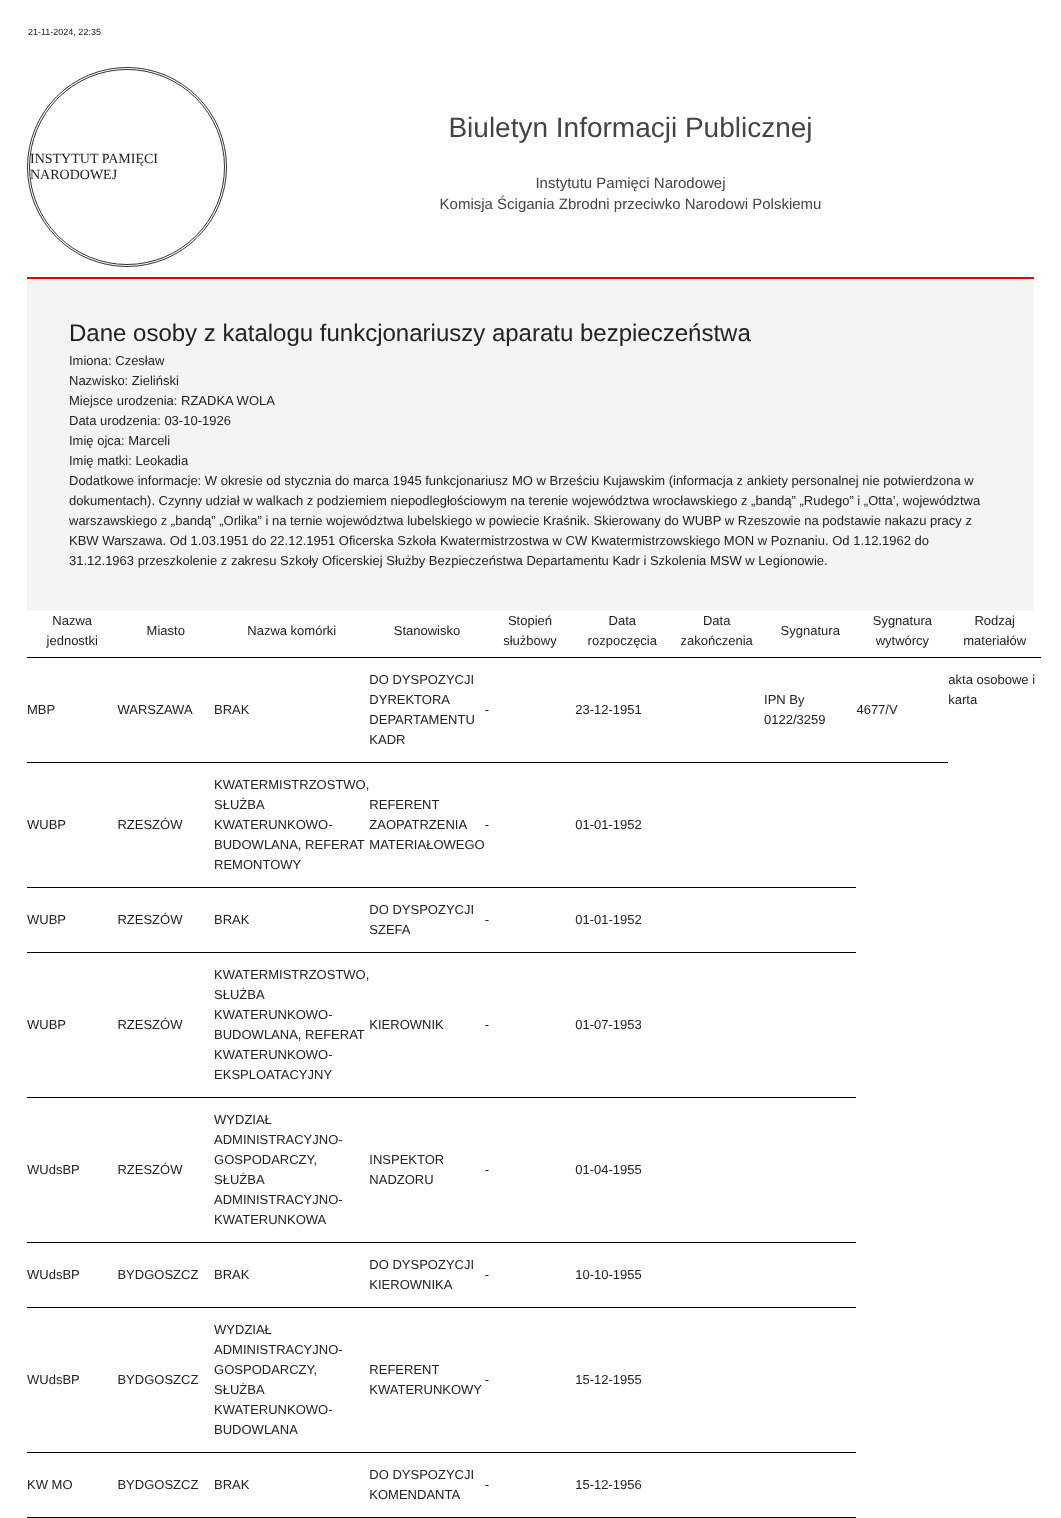21-11-2024, 22:35
INSTYTUT PAMIĘCI NARODOWEJ
Biuletyn Informacji Publicznej
Instytutu Pamięci Narodowej
Komisja Ścigania Zbrodni przeciwko Narodowi Polskiemu
Dane osoby z katalogu funkcjonariuszy aparatu bezpieczeństwa
Imiona: Czesław
Nazwisko: Zieliński
Miejsce urodzenia: RZADKA WOLA
Data urodzenia: 03-10-1926
Imię ojca: Marceli
Imię matki: Leokadia
Dodatkowe informacje: W okresie od stycznia do marca 1945 funkcjonariusz MO w Brześciu Kujawskim (informacja z ankiety personalnej nie potwierdzona w dokumentach). Czynny udział w walkach z podziemiem niepodległościowym na terenie województwa wrocławskiego z „bandą” „Rudego” i „Otta’, województwa warszawskiego z „bandą” „Orlika” i na ternie województwa lubelskiego w powiecie Kraśnik. Skierowany do WUBP w Rzeszowie na podstawie nakazu pracy z KBW Warszawa. Od 1.03.1951 do 22.12.1951 Oficerska Szkoła Kwatermistrzostwa w CW Kwatermistrzowskiego MON w Poznaniu. Od 1.12.1962 do 31.12.1963 przeszkolenie z zakresu Szkoły Oficerskiej Służby Bezpieczeństwa Departamentu Kadr i Szkolenia MSW w Legionowie.
| Nazwa jednostki | Miasto | Nazwa komórki | Stanowisko | Stopień służbowy | Data rozpoczęcia | Data zakończenia | Sygnatura | Sygnatura wytwórcy | Rodzaj materiałów |
| --- | --- | --- | --- | --- | --- | --- | --- | --- | --- |
| MBP | WARSZAWA | BRAK | DO DYSPOZYCJI DYREKTORA DEPARTAMENTU KADR | - | 23-12-1951 | | IPN By 0122/3259 | 4677/V | akta osobowe i karta |
| WUBP | RZESZÓW | KWATERMISTRZOSTWO, SŁUŻBA KWATERUNKOWO-BUDOWLANA, REFERAT REMONTOWY | REFERENT ZAOPATRZENIA MATERIAŁOWEGO | - | 01-01-1952 | | | | |
| WUBP | RZESZÓW | BRAK | DO DYSPOZYCJI SZEFA | - | 01-01-1952 | | | | |
| WUBP | RZESZÓW | KWATERMISTRZOSTWO, SŁUŻBA KWATERUNKOWO-BUDOWLANA, REFERAT KWATERUNKOWO-EKSPLOATACYJNY | KIEROWNIK | - | 01-07-1953 | | | | |
| WUdsBP | RZESZÓW | WYDZIAŁ ADMINISTRACYJNO-GOSPODARCZY, SŁUŻBA ADMINISTRACYJNO-KWATERUNKOWA | INSPEKTOR NADZORU | - | 01-04-1955 | | | | |
| WUdsBP | BYDGOSZCZ | BRAK | DO DYSPOZYCJI KIEROWNIKA | - | 10-10-1955 | | | | |
| WUdsBP | BYDGOSZCZ | WYDZIAŁ ADMINISTRACYJNO-GOSPODARCZY, SŁUŻBA KWATERUNKOWO-BUDOWLANA | REFERENT KWATERUNKOWY | - | 15-12-1955 | | | | |
| KW MO | BYDGOSZCZ | BRAK | DO DYSPOZYCJI KOMENDANTA | - | 15-12-1956 | | | | |